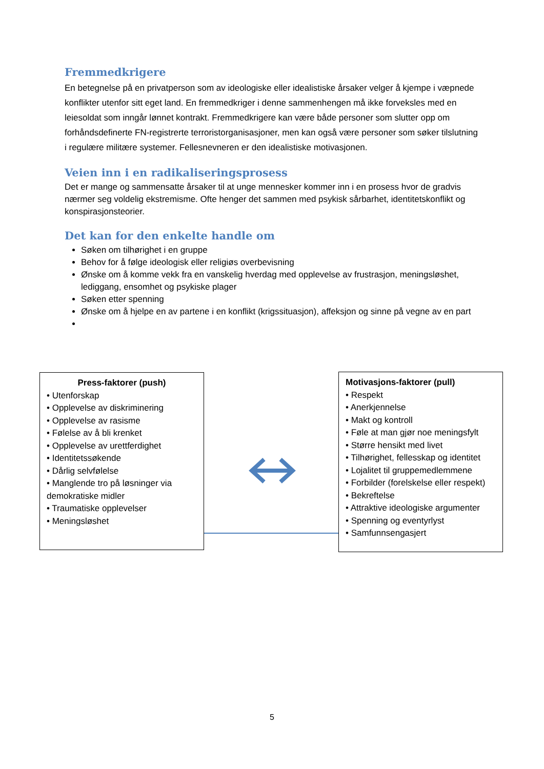Fremmedkrigere
En betegnelse på en privatperson som av ideologiske eller idealistiske årsaker velger å kjempe i væpnede konflikter utenfor sitt eget land. En fremmedkriger i denne sammenhengen må ikke forveksles med en leiesoldat som inngår lønnet kontrakt. Fremmedkrigere kan være både personer som slutter opp om forhåndsdefinerte FN-registrerte terroristorganisasjoner, men kan også være personer som søker tilslutning i regulære militære systemer. Fellesnevneren er den idealistiske motivasjonen.
Veien inn i en radikaliseringsprosess
Det er mange og sammensatte årsaker til at unge mennesker kommer inn i en prosess hvor de gradvis nærmer seg voldelig ekstremisme. Ofte henger det sammen med psykisk sårbarhet, identitetskonflikt og konspirasjonsteorier.
Det kan for den enkelte handle om
Søken om tilhørighet i en gruppe
Behov for å følge ideologisk eller religiøs overbevisning
Ønske om å komme vekk fra en vanskelig hverdag med opplevelse av frustrasjon, meningsløshet, lediggang, ensomhet og psykiske plager
Søken etter spenning
Ønske om å hjelpe en av partene i en konflikt (krigssituasjon), affeksjon og sinne på vegne av en part
Press-faktorer (push)
• Utenforskap
• Opplevelse av diskriminering
• Opplevelse av rasisme
• Følelse av å bli krenket
• Opplevelse av urettferdighet
• Identitetssøkende
• Dårlig selvfølelse
• Manglende tro på løsninger via demokratiske midler
• Traumatiske opplevelser
• Meningsløshet
Motivasjons-faktorer (pull)
• Respekt
• Anerkjennelse
• Makt og kontroll
• Føle at man gjør noe meningsfylt
• Større hensikt med livet
• Tilhørighet, fellesskap og identitet
• Lojalitet til gruppemedlemmene
• Forbilder (forelskelse eller respekt)
• Bekreftelse
• Attraktive ideologiske argumenter
• Spenning og eventyrlyst
• Samfunnsengasjert
5